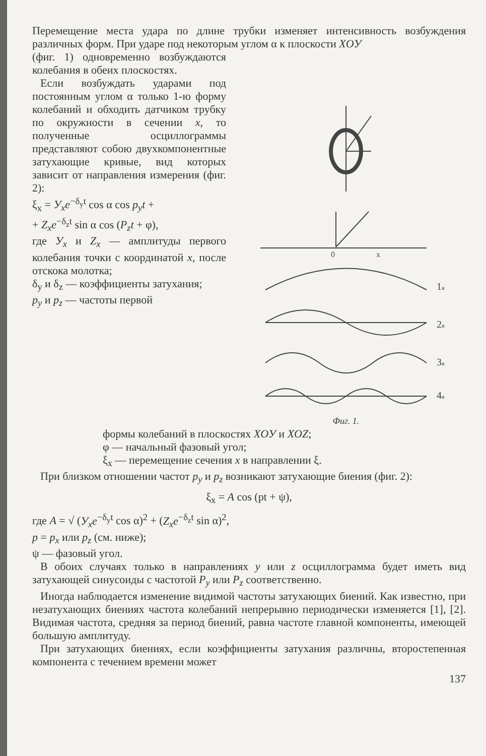Перемещение места удара по длине трубки изменяет интенсивность возбуждения различных форм. При ударе под некоторым углом α к плоскости XOУ
(фиг. 1) одновременно возбуждаются колебания в обеих плоскостях.
Если возбуждать ударами под постоянным углом α только 1-ю форму колебаний и обходить датчиком трубку по окружности в сечении x, то полученные осциллограммы представляют собою двухкомпонентные затухающие кривые, вид которых зависит от направления измерения (фиг. 2):
ξ<sub>x</sub> = У<sub>x</sub>e<sup>−δ<sub>y</sub>t</sup> cos α cos p<sub>y</sub>t +
+ Z<sub>x</sub>e<sup>−δ<sub>z</sub>t</sup> sin α cos (P<sub>z</sub>t + φ),
где У<sub>x</sub> и Z<sub>x</sub> — амплитуды первого колебания точки с координатой x, после отскока молотка;
δ<sub>y</sub> и δ<sub>z</sub> — коэффициенты затухания;
p<sub>y</sub> и p<sub>z</sub> — частоты первой
0
x
1я
2я
3я
4я
Фиг. 1.
формы колебаний в плоскостях XOУ и XOZ;
φ — начальный фазовый угол;
ξ<sub>x</sub> — перемещение сечения x в направлении ξ.
При близком отношении частот p<sub>y</sub> и p<sub>z</sub> возникают затухающие биения (фиг. 2):
ξ<sub>x</sub> = A cos (pt + ψ),
где A = √ (У<sub>x</sub>e<sup>−δ<sub>y</sub>t</sup> cos α)<sup>2</sup> + (Z<sub>x</sub>e<sup>−δ<sub>z</sub>t</sup> sin α)<sup>2</sup>,
p = p<sub>x</sub> или p<sub>z</sub> (см. ниже);
ψ — фазовый угол.
В обоих случаях только в направлениях y или z осциллограмма будет иметь вид затухающей синусоиды с частотой P<sub>y</sub> или P<sub>z</sub> соответственно.
Иногда наблюдается изменение видимой частоты затухающих биений. Как известно, при незатухающих биениях частота колебаний непрерывно периодически изменяется [1], [2]. Видимая частота, средняя за период биений, равна частоте главной компоненты, имеющей большую амплитуду.
При затухающих биениях, если коэффициенты затухания различны, второстепенная компонента с течением времени может
137